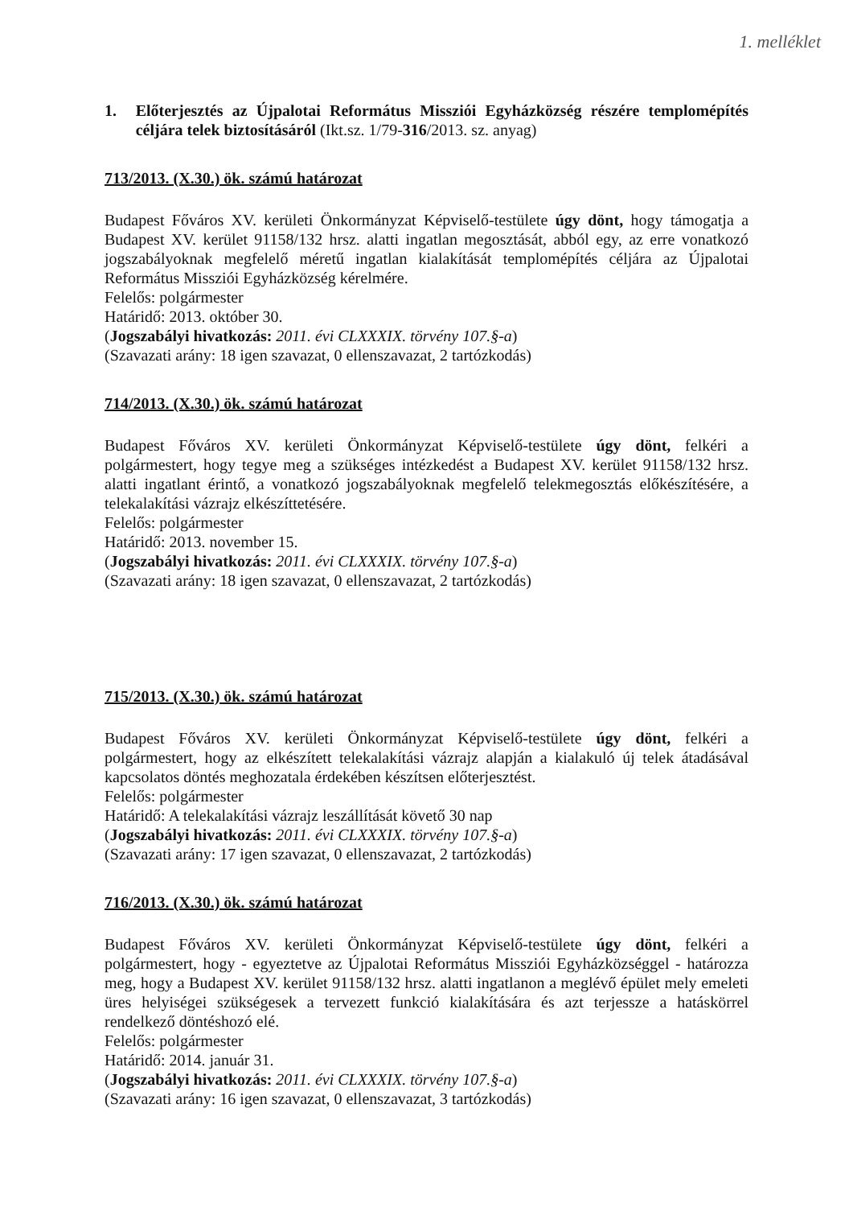1. melléklet
1. Előterjesztés az Újpalotai Református Missziói Egyházközség részére templomépítés céljára telek biztosításáról (Ikt.sz. 1/79-316/2013. sz. anyag)
713/2013. (X.30.) ök. számú határozat
Budapest Főváros XV. kerületi Önkormányzat Képviselő-testülete úgy dönt, hogy támogatja a Budapest XV. kerület 91158/132 hrsz. alatti ingatlan megosztását, abból egy, az erre vonatkozó jogszabályoknak megfelelő méretű ingatlan kialakítását templomépítés céljára az Újpalotai Református Missziói Egyházközség kérelmére.
Felelős: polgármester
Határidő: 2013. október 30.
(Jogszabályi hivatkozás: 2011. évi CLXXXIX. törvény 107.§-a)
(Szavazati arány: 18 igen szavazat, 0 ellenszavazat, 2 tartózkodás)
714/2013. (X.30.) ök. számú határozat
Budapest Főváros XV. kerületi Önkormányzat Képviselő-testülete úgy dönt, felkéri a polgármestert, hogy tegye meg a szükséges intézkedést a Budapest XV. kerület 91158/132 hrsz. alatti ingatlant érintő, a vonatkozó jogszabályoknak megfelelő telekmegosztás előkészítésére, a telekalakítási vázrajz elkészíttetésére.
Felelős: polgármester
Határidő: 2013. november 15.
(Jogszabályi hivatkozás: 2011. évi CLXXXIX. törvény 107.§-a)
(Szavazati arány: 18 igen szavazat, 0 ellenszavazat, 2 tartózkodás)
715/2013. (X.30.) ök. számú határozat
Budapest Főváros XV. kerületi Önkormányzat Képviselő-testülete úgy dönt, felkéri a polgármestert, hogy az elkészített telekalakítási vázrajz alapján a kialakuló új telek átadásával kapcsolatos döntés meghozatala érdekében készítsen előterjesztést.
Felelős: polgármester
Határidő: A telekalakítási vázrajz leszállítását követő 30 nap
(Jogszabályi hivatkozás: 2011. évi CLXXXIX. törvény 107.§-a)
(Szavazati arány: 17 igen szavazat, 0 ellenszavazat, 2 tartózkodás)
716/2013. (X.30.) ök. számú határozat
Budapest Főváros XV. kerületi Önkormányzat Képviselő-testülete úgy dönt, felkéri a polgármestert, hogy - egyeztetve az Újpalotai Református Missziói Egyházközséggel - határozza meg, hogy a Budapest XV. kerület 91158/132 hrsz. alatti ingatlanon a meglévő épület mely emeleti üres helyiségei szükségesek a tervezett funkció kialakítására és azt terjessze a hatáskörrel rendelkező döntéshozó elé.
Felelős: polgármester
Határidő: 2014. január 31.
(Jogszabályi hivatkozás: 2011. évi CLXXXIX. törvény 107.§-a)
(Szavazati arány: 16 igen szavazat, 0 ellenszavazat, 3 tartózkodás)